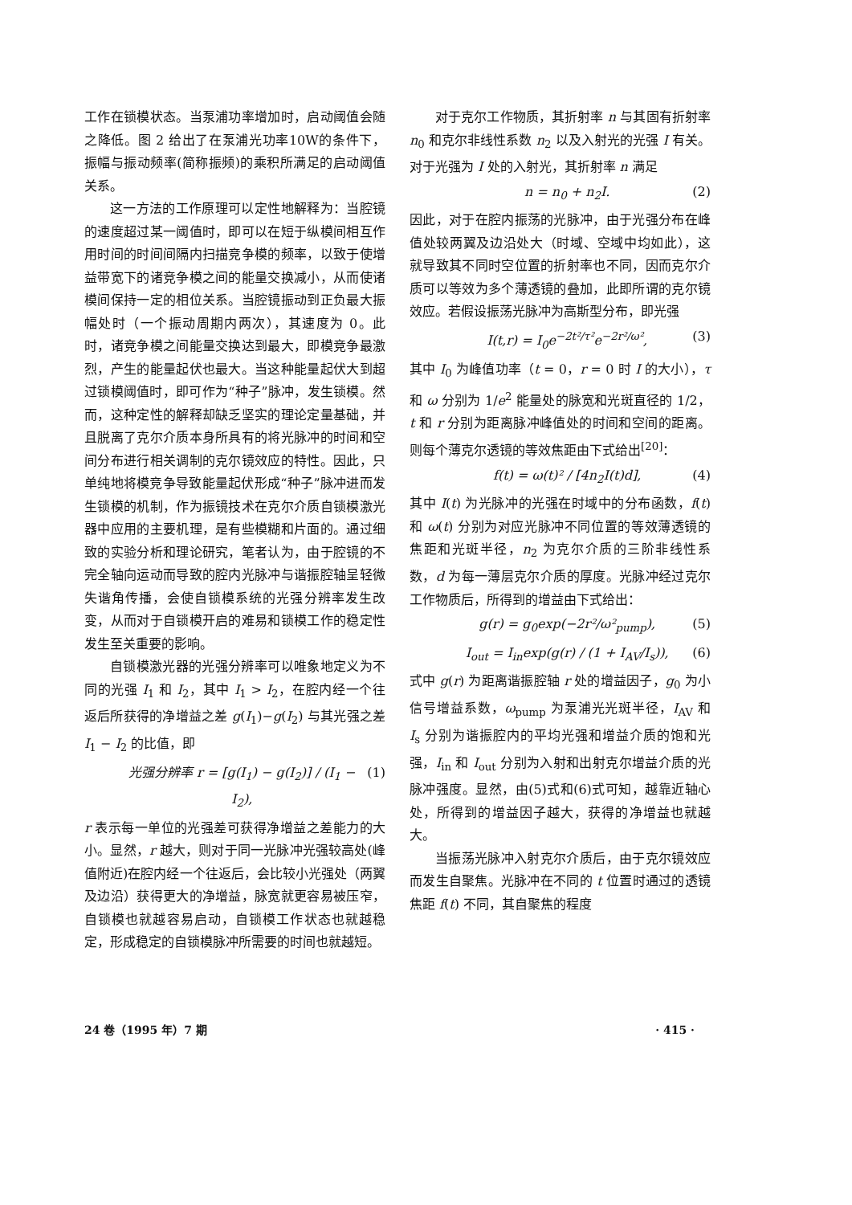工作在锁模状态。当泵浦功率增加时，启动阈值会随之降低。图 2 给出了在泵浦光功率10W的条件下，振幅与振动频率(简称振频)的乘积所满足的启动阈值关系。
这一方法的工作原理可以定性地解释为：当腔镜的速度超过某一阈值时，即可以在短于纵模间相互作用时间的时间间隔内扫描竞争模的频率，以致于使增益带宽下的诸竞争模之间的能量交换减小，从而使诸模间保持一定的相位关系。当腔镜振动到正负最大振幅处时（一个振动周期内两次），其速度为 0。此时，诸竞争模之间能量交换达到最大，即模竞争最激烈，产生的能量起伏也最大。当这种能量起伏大到超过锁模阈值时，即可作为“种子”脉冲，发生锁模。然而，这种定性的解释却缺乏坚实的理论定量基础，并且脱离了克尔介质本身所具有的将光脉冲的时间和空间分布进行相关调制的克尔镜效应的特性。因此，只单纯地将模竞争导致能量起伏形成“种子”脉冲进而发生锁模的机制，作为振镜技术在克尔介质自锁模激光器中应用的主要机理，是有些模糊和片面的。通过细致的实验分析和理论研究，笔者认为，由于腔镜的不完全轴向运动而导致的腔内光脉冲与谐振腔轴呈轻微失谐角传播，会使自锁模系统的光强分辨率发生改变，从而对于自锁模开启的难易和锁模工作的稳定性发生至关重要的影响。
自锁模激光器的光强分辨率可以唯象地定义为不同的光强 I<sub>1</sub> 和 I<sub>2</sub>，其中 I<sub>1</sub> > I<sub>2</sub>，在腔内经一个往返后所获得的净增益之差 g(I<sub>1</sub>)−g(I<sub>2</sub>) 与其光强之差 I<sub>1</sub> − I<sub>2</sub> 的比值，即
光强分辨率 r = [g(I<sub>1</sub>) − g(I<sub>2</sub>)] / (I<sub>1</sub> − I<sub>2</sub>), (1)
r 表示每一单位的光强差可获得净增益之差能力的大小。显然，r 越大，则对于同一光脉冲光强较高处(峰值附近)在腔内经一个往返后，会比较小光强处（两翼及边沿）获得更大的净增益，脉宽就更容易被压窄，自锁模也就越容易启动，自锁模工作状态也就越稳定，形成稳定的自锁模脉冲所需要的时间也就越短。
对于克尔工作物质，其折射率 n 与其固有折射率 n<sub>0</sub> 和克尔非线性系数 n<sub>2</sub> 以及入射光的光强 I 有关。对于光强为 I 处的入射光，其折射率 n 满足
n = n<sub>0</sub> + n<sub>2</sub>I. (2)
因此，对于在腔内振荡的光脉冲，由于光强分布在峰值处较两翼及边沿处大（时域、空域中均如此），这就导致其不同时空位置的折射率也不同，因而克尔介质可以等效为多个薄透镜的叠加，此即所谓的克尔镜效应。若假设振荡光脉冲为高斯型分布，即光强
I(t,r) = I<sub>0</sub>e<sup>−2t²/τ²</sup>e<sup>−2r²/ω²</sup>, (3)
其中 I<sub>0</sub> 为峰值功率（t = 0，r = 0 时 I 的大小），τ 和 ω 分别为 1/e<sup>2</sup> 能量处的脉宽和光斑直径的 1/2，t 和 r 分别为距离脉冲峰值处的时间和空间的距离。则每个薄克尔透镜的等效焦距由下式给出<sup>[20]</sup>：
f(t) = ω(t)² / [4n<sub>2</sub>I(t)d], (4)
其中 I(t) 为光脉冲的光强在时域中的分布函数，f(t) 和 ω(t) 分别为对应光脉冲不同位置的等效薄透镜的焦距和光斑半径，n<sub>2</sub> 为克尔介质的三阶非线性系数，d 为每一薄层克尔介质的厚度。光脉冲经过克尔工作物质后，所得到的增益由下式给出：
g(r) = g<sub>0</sub>exp(−2r²/ω²<sub>pump</sub>), (5)
I<sub>out</sub> = I<sub>in</sub>exp(g(r) / (1 + I<sub>AV</sub>/I<sub>s</sub>)), (6)
式中 g(r) 为距离谐振腔轴 r 处的增益因子，g<sub>0</sub> 为小信号增益系数，ω<sub>pump</sub> 为泵浦光光斑半径，I<sub>AV</sub> 和 I<sub>s</sub> 分别为谐振腔内的平均光强和增益介质的饱和光强，I<sub>in</sub> 和 I<sub>out</sub> 分别为入射和出射克尔增益介质的光脉冲强度。显然，由(5)式和(6)式可知，越靠近轴心处，所得到的增益因子越大，获得的净增益也就越大。
当振荡光脉冲入射克尔介质后，由于克尔镜效应而发生自聚焦。光脉冲在不同的 t 位置时通过的透镜焦距 f(t) 不同，其自聚焦的程度
24 卷（1995 年）7 期 · 415 ·